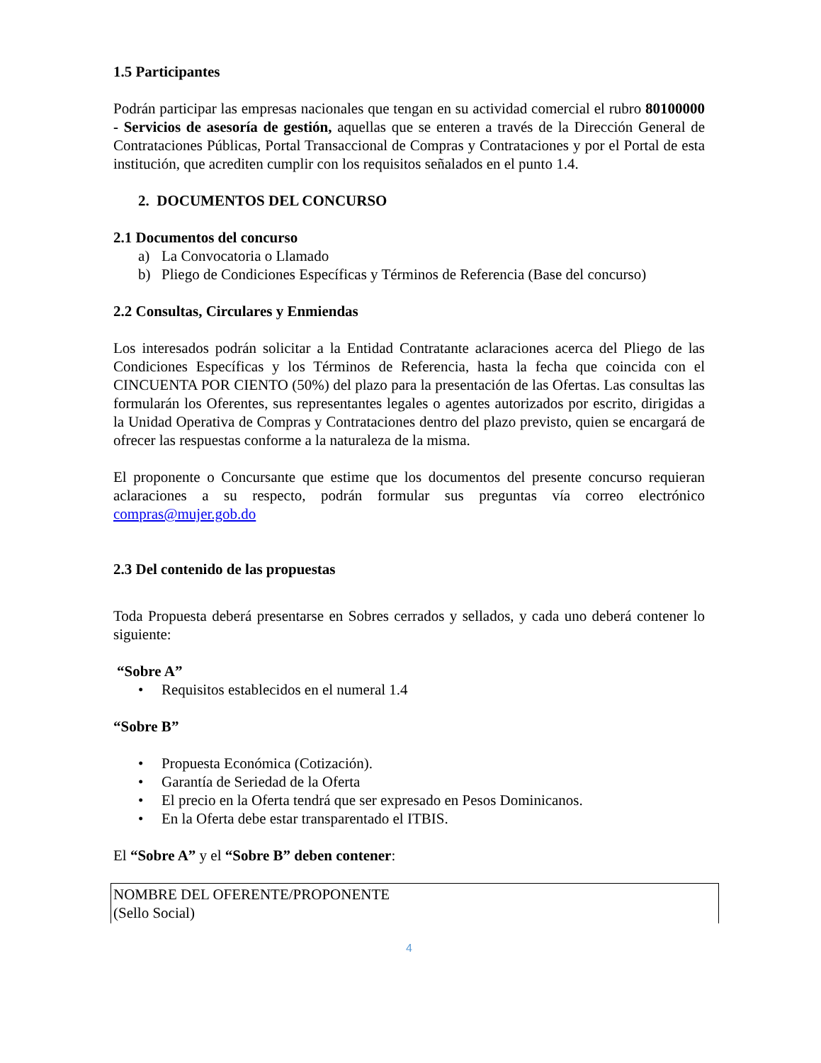1.5 Participantes
Podrán participar las empresas nacionales que tengan en su actividad comercial el rubro 80100000 - Servicios de asesoría de gestión, aquellas que se enteren a través de la Dirección General de Contrataciones Públicas, Portal Transaccional de Compras y Contrataciones y por el Portal de esta institución, que acrediten cumplir con los requisitos señalados en el punto 1.4.
2. DOCUMENTOS DEL CONCURSO
2.1 Documentos del concurso
a) La Convocatoria o Llamado
b) Pliego de Condiciones Específicas y Términos de Referencia (Base del concurso)
2.2 Consultas, Circulares y Enmiendas
Los interesados podrán solicitar a la Entidad Contratante aclaraciones acerca del Pliego de las Condiciones Específicas y los Términos de Referencia, hasta la fecha que coincida con el CINCUENTA POR CIENTO (50%) del plazo para la presentación de las Ofertas. Las consultas las formularán los Oferentes, sus representantes legales o agentes autorizados por escrito, dirigidas a la Unidad Operativa de Compras y Contrataciones dentro del plazo previsto, quien se encargará de ofrecer las respuestas conforme a la naturaleza de la misma.
El proponente o Concursante que estime que los documentos del presente concurso requieran aclaraciones a su respecto, podrán formular sus preguntas vía correo electrónico compras@mujer.gob.do
2.3 Del contenido de las propuestas
Toda Propuesta deberá presentarse en Sobres cerrados y sellados, y cada uno deberá contener lo siguiente:
“Sobre A”
• Requisitos establecidos en el numeral 1.4
“Sobre B”
• Propuesta Económica (Cotización).
• Garantía de Seriedad de la Oferta
• El precio en la Oferta tendrá que ser expresado en Pesos Dominicanos.
• En la Oferta debe estar transparentado el ITBIS.
El “Sobre A” y el “Sobre B” deben contener:
NOMBRE DEL OFERENTE/PROPONENTE
(Sello Social)
4